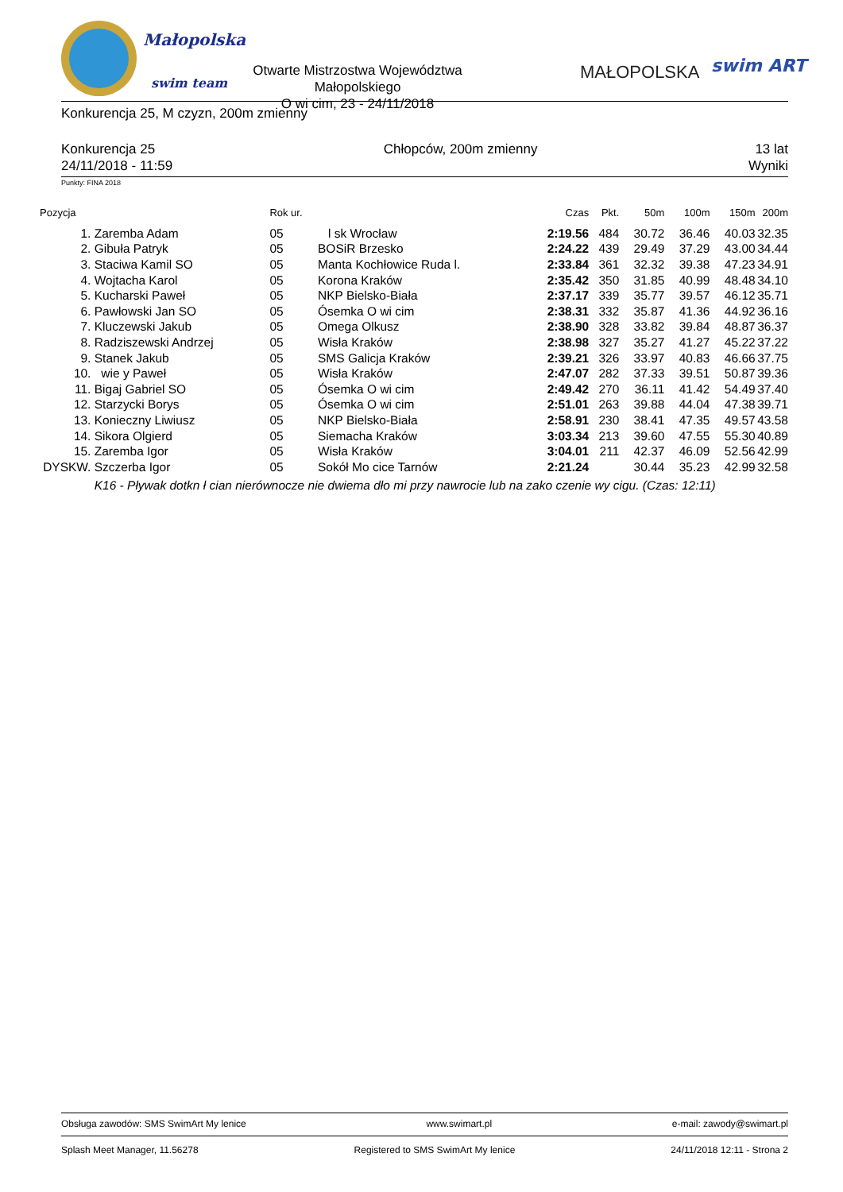Małopolska
swim team
Otwarte Mistrzostwa Województwa Małopolskiego
O wi cim, 23 - 24/11/2018
MAŁOPOLSKA swim ART
Konkurencja 25, M czyzn, 200m zmienny
Konkurencja 25
24/11/2018 - 11:59
Chłopców, 200m zmienny 13 lat
Wyniki
Punkty: FINA 2018
| Pozycja | | Rok ur. | | Czas | Pkt. | 50m | 100m | 150m | 200m |
| --- | --- | --- | --- | --- | --- | --- | --- | --- | --- |
| 1. | Zaremba Adam | 05 | l sk Wrocław | 2:19.56 | 484 | 30.72 | 36.46 | 40.03 | 32.35 |
| 2. | Gibuła Patryk | 05 | BOSiR Brzesko | 2:24.22 | 439 | 29.49 | 37.29 | 43.00 | 34.44 |
| 3. | Staciwa Kamil SO | 05 | Manta Kochłowice Ruda l. | 2:33.84 | 361 | 32.32 | 39.38 | 47.23 | 34.91 |
| 4. | Wojtacha Karol | 05 | Korona Kraków | 2:35.42 | 350 | 31.85 | 40.99 | 48.48 | 34.10 |
| 5. | Kucharski Paweł | 05 | NKP Bielsko-Biała | 2:37.17 | 339 | 35.77 | 39.57 | 46.12 | 35.71 |
| 6. | Pawłowski Jan SO | 05 | Ósemka O wi cim | 2:38.31 | 332 | 35.87 | 41.36 | 44.92 | 36.16 |
| 7. | Kluczewski Jakub | 05 | Omega Olkusz | 2:38.90 | 328 | 33.82 | 39.84 | 48.87 | 36.37 |
| 8. | Radziszewski Andrzej | 05 | Wisła Kraków | 2:38.98 | 327 | 35.27 | 41.27 | 45.22 | 37.22 |
| 9. | Stanek Jakub | 05 | SMS Galicja Kraków | 2:39.21 | 326 | 33.97 | 40.83 | 46.66 | 37.75 |
| 10. | wie y Paweł | 05 | Wisła Kraków | 2:47.07 | 282 | 37.33 | 39.51 | 50.87 | 39.36 |
| 11. | Bigaj Gabriel SO | 05 | Ósemka O wi cim | 2:49.42 | 270 | 36.11 | 41.42 | 54.49 | 37.40 |
| 12. | Starzycki Borys | 05 | Ósemka O wi cim | 2:51.01 | 263 | 39.88 | 44.04 | 47.38 | 39.71 |
| 13. | Konieczny Liwiusz | 05 | NKP Bielsko-Biała | 2:58.91 | 230 | 38.41 | 47.35 | 49.57 | 43.58 |
| 14. | Sikora Olgierd | 05 | Siemacha Kraków | 3:03.34 | 213 | 39.60 | 47.55 | 55.30 | 40.89 |
| 15. | Zaremba Igor | 05 | Wisła Kraków | 3:04.01 | 211 | 42.37 | 46.09 | 52.56 | 42.99 |
| DYSKW. | Szczerba Igor | 05 | Sokół Mo cice Tarnów | 2:21.24 | | 30.44 | 35.23 | 42.99 | 32.58 |
| | K16 - Pływak dotkn ł cian nierównocze nie dwiema dło mi przy nawrocie lub na zako czenie wy cigu. (Czas: 12:11) | | | | | | | | |
Obsługa zawodów: SMS SwimArt My lenice www.swimart.pl e-mail: zawody@swimart.pl
Splash Meet Manager, 11.56278 Registered to SMS SwimArt My lenice 24/11/2018 12:11 - Strona 2